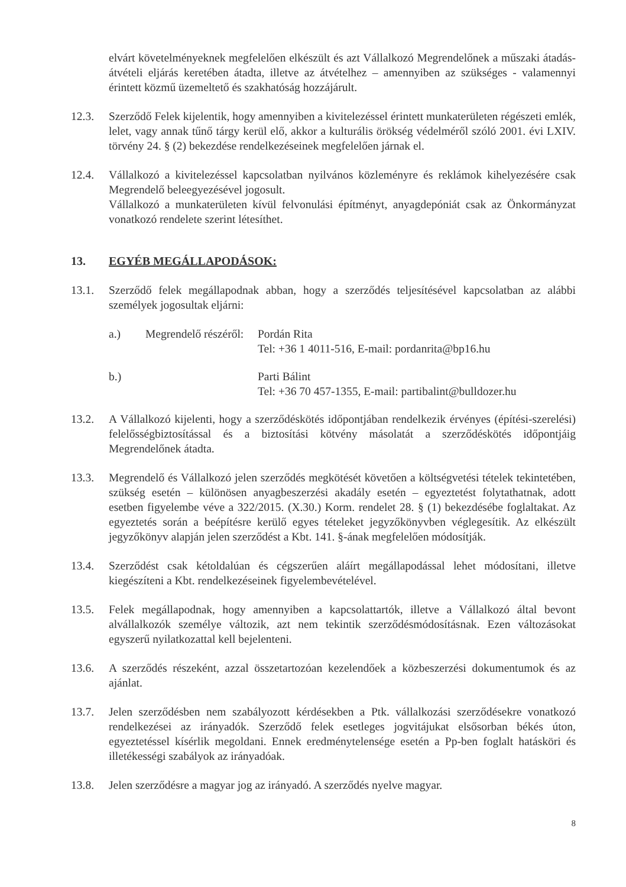elvárt követelményeknek megfelelően elkészült és azt Vállalkozó Megrendelőnek a műszaki átadás-átvételi eljárás keretében átadta, illetve az átvételhez – amennyiben az szükséges - valamennyi érintett közmű üzemeltető és szakhatóság hozzájárult.
12.3. Szerződő Felek kijelentik, hogy amennyiben a kivitelezéssel érintett munkaterületen régészeti emlék, lelet, vagy annak tűnő tárgy kerül elő, akkor a kulturális örökség védelméről szóló 2001. évi LXIV. törvény 24. § (2) bekezdése rendelkezéseinek megfelelően járnak el.
12.4. Vállalkozó a kivitelezéssel kapcsolatban nyilvános közleményre és reklámok kihelyezésére csak Megrendelő beleegyezésével jogosult.
Vállalkozó a munkaterületen kívül felvonulási építményt, anyagdepóniát csak az Önkormányzat vonatkozó rendelete szerint létesíthet.
13. EGYÉB MEGÁLLAPODÁSOK:
13.1. Szerződő felek megállapodnak abban, hogy a szerződés teljesítésével kapcsolatban az alábbi személyek jogosultak eljárni:
a.) Megrendelő részéről:
Pordán Rita
Tel: +36 1 4011-516, E-mail: pordanrita@bp16.hu
b.) Parti Bálint
Tel: +36 70 457-1355, E-mail: partibalint@bulldozer.hu
13.2. A Vállalkozó kijelenti, hogy a szerződéskötés időpontjában rendelkezik érvényes (építési-szerelési) felelősségbiztosítással és a biztosítási kötvény másolatát a szerződéskötés időpontjáig Megrendelőnek átadta.
13.3. Megrendelő és Vállalkozó jelen szerződés megkötését követően a költségvetési tételek tekintetében, szükség esetén – különösen anyagbeszerzési akadály esetén – egyeztetést folytathatnak, adott esetben figyelembe véve a 322/2015. (X.30.) Korm. rendelet 28. § (1) bekezdésébe foglaltakat. Az egyeztetés során a beépítésre kerülő egyes tételeket jegyzőkönyvben véglegesítik. Az elkészült jegyzőkönyv alapján jelen szerződést a Kbt. 141. §-ának megfelelően módosítják.
13.4. Szerződést csak kétoldalúan és cégszerűen aláírt megállapodással lehet módosítani, illetve kiegészíteni a Kbt. rendelkezéseinek figyelembevételével.
13.5. Felek megállapodnak, hogy amennyiben a kapcsolattartók, illetve a Vállalkozó által bevont alvállalkozók személye változik, azt nem tekintik szerződésmódosításnak. Ezen változásokat egyszerű nyilatkozattal kell bejelenteni.
13.6. A szerződés részeként, azzal összetartozóan kezelendőek a közbeszerzési dokumentumok és az ajánlat.
13.7. Jelen szerződésben nem szabályozott kérdésekben a Ptk. vállalkozási szerződésekre vonatkozó rendelkezései az irányadók. Szerződő felek esetleges jogvitájukat elsősorban békés úton, egyeztetéssel kísérlik megoldani. Ennek eredménytelensége esetén a Pp-ben foglalt hatásköri és illetékességi szabályok az irányadóak.
13.8. Jelen szerződésre a magyar jog az irányadó. A szerződés nyelve magyar.
8